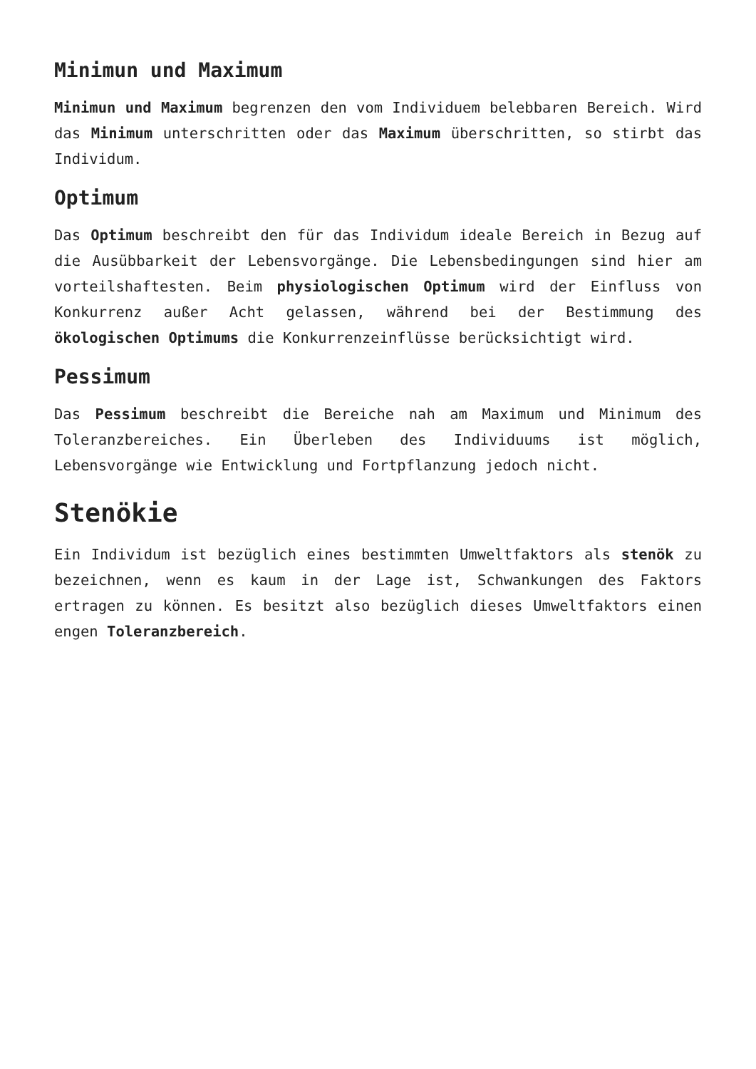Minimun und Maximum
Minimun und Maximum begrenzen den vom Individuem belebbaren Bereich. Wird das Minimum unterschritten oder das Maximum überschritten, so stirbt das Individum.
Optimum
Das Optimum beschreibt den für das Individum ideale Bereich in Bezug auf die Ausübbarkeit der Lebensvorgänge. Die Lebensbedingungen sind hier am vorteilshaftesten. Beim physiologischen Optimum wird der Einfluss von Konkurrenz außer Acht gelassen, während bei der Bestimmung des ökologischen Optimums die Konkurrenzeinflüsse berücksichtigt wird.
Pessimum
Das Pessimum beschreibt die Bereiche nah am Maximum und Minimum des Toleranzbereiches. Ein Überleben des Individuums ist möglich, Lebensvorgänge wie Entwicklung und Fortpflanzung jedoch nicht.
Stenökie
Ein Individum ist bezüglich eines bestimmten Umweltfaktors als stenök zu bezeichnen, wenn es kaum in der Lage ist, Schwankungen des Faktors ertragen zu können. Es besitzt also bezüglich dieses Umweltfaktors einen engen Toleranzbereich.